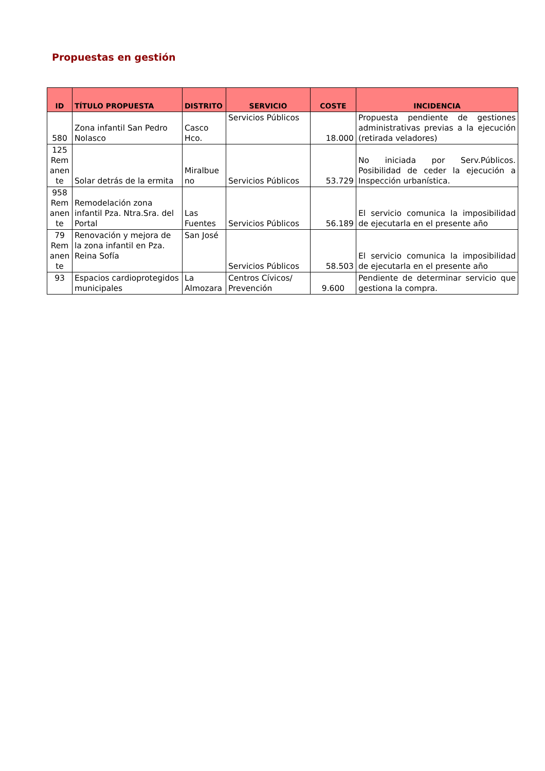Propuestas en gestión
| ID | TÍTULO PROPUESTA | DISTRITO | SERVICIO | COSTE | INCIDENCIA |
| --- | --- | --- | --- | --- | --- |
| 580 | Zona infantil San Pedro Nolasco | Casco Hco. | Servicios Públicos | 18.000 | Propuesta pendiente de gestiones administrativas previas a la ejecución (retirada veladores) |
| 125 Rem anen te | Solar detrás de la ermita | Miralbue no | Servicios Públicos | 53.729 | No iniciada por Serv.Públicos. Posibilidad de ceder la ejecución a Inspección urbanística. |
| 958 Rem anen te | Remodelación zona infantil Pza. Ntra.Sra. del Portal | Las Fuentes | Servicios Públicos | 56.189 | El servicio comunica la imposibilidad de ejecutarla en el presente año |
| 79 Rem anen te | Renovación y mejora de la zona infantil en Pza. Reina Sofía | San José | Servicios Públicos | 58.503 | El servicio comunica la imposibilidad de ejecutarla en el presente año |
| 93 | Espacios cardioprotegidos municipales | La Almozara | Centros Cívicos/ Prevención | 9.600 | Pendiente de determinar servicio que gestiona la compra. |